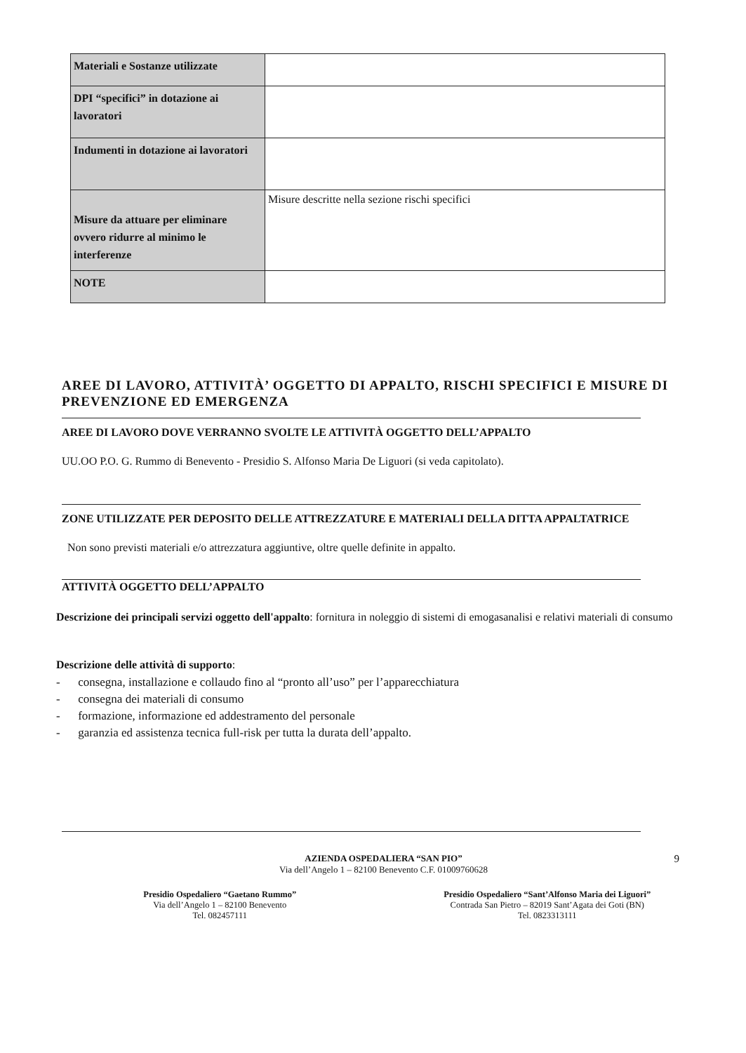| Materiali e Sostanze utilizzate | |
| DPI “specifici” in dotazione ai lavoratori | |
| Indumenti in dotazione ai lavoratori | |
| Misure da attuare per eliminare ovvero ridurre al minimo le interferenze | Misure descritte nella sezione rischi specifici |
| NOTE | |
AREE DI LAVORO, ATTIVITÀ’ OGGETTO DI APPALTO, RISCHI SPECIFICI E MISURE DI PREVENZIONE ED EMERGENZA
AREE DI LAVORO DOVE VERRANNO SVOLTE LE ATTIVITÀ OGGETTO DELL’APPALTO
UU.OO P.O. G. Rummo di Benevento - Presidio S. Alfonso Maria De Liguori (si veda capitolato).
ZONE UTILIZZATE PER DEPOSITO DELLE ATTREZZATURE E MATERIALI DELLA DITTA APPALTATRICE
Non sono previsti materiali e/o attrezzatura aggiuntive, oltre quelle definite in appalto.
ATTIVITÀ OGGETTO DELL’APPALTO
Descrizione dei principali servizi oggetto dell'appalto: fornitura in noleggio di sistemi di emogasanalisi e relativi materiali di consumo
Descrizione delle attività di supporto:
- consegna, installazione e collaudo fino al “pronto all’uso” per l’apparecchiatura
- consegna dei materiali di consumo
- formazione, informazione ed addestramento del personale
- garanzia ed assistenza tecnica full-risk per tutta la durata dell’appalto.
AZIENDA OSPEDALIERA “SAN PIO” 9
Via dell’Angelo 1 – 82100 Benevento C.F. 01009760628
Presidio Ospedaliero “Gaetano Rummo”
Via dell’Angelo 1 – 82100 Benevento
Tel. 082457111
Presidio Ospedaliero “Sant’Alfonso Maria dei Liguori”
Contrada San Pietro – 82019 Sant’Agata dei Goti (BN)
Tel. 0823313111